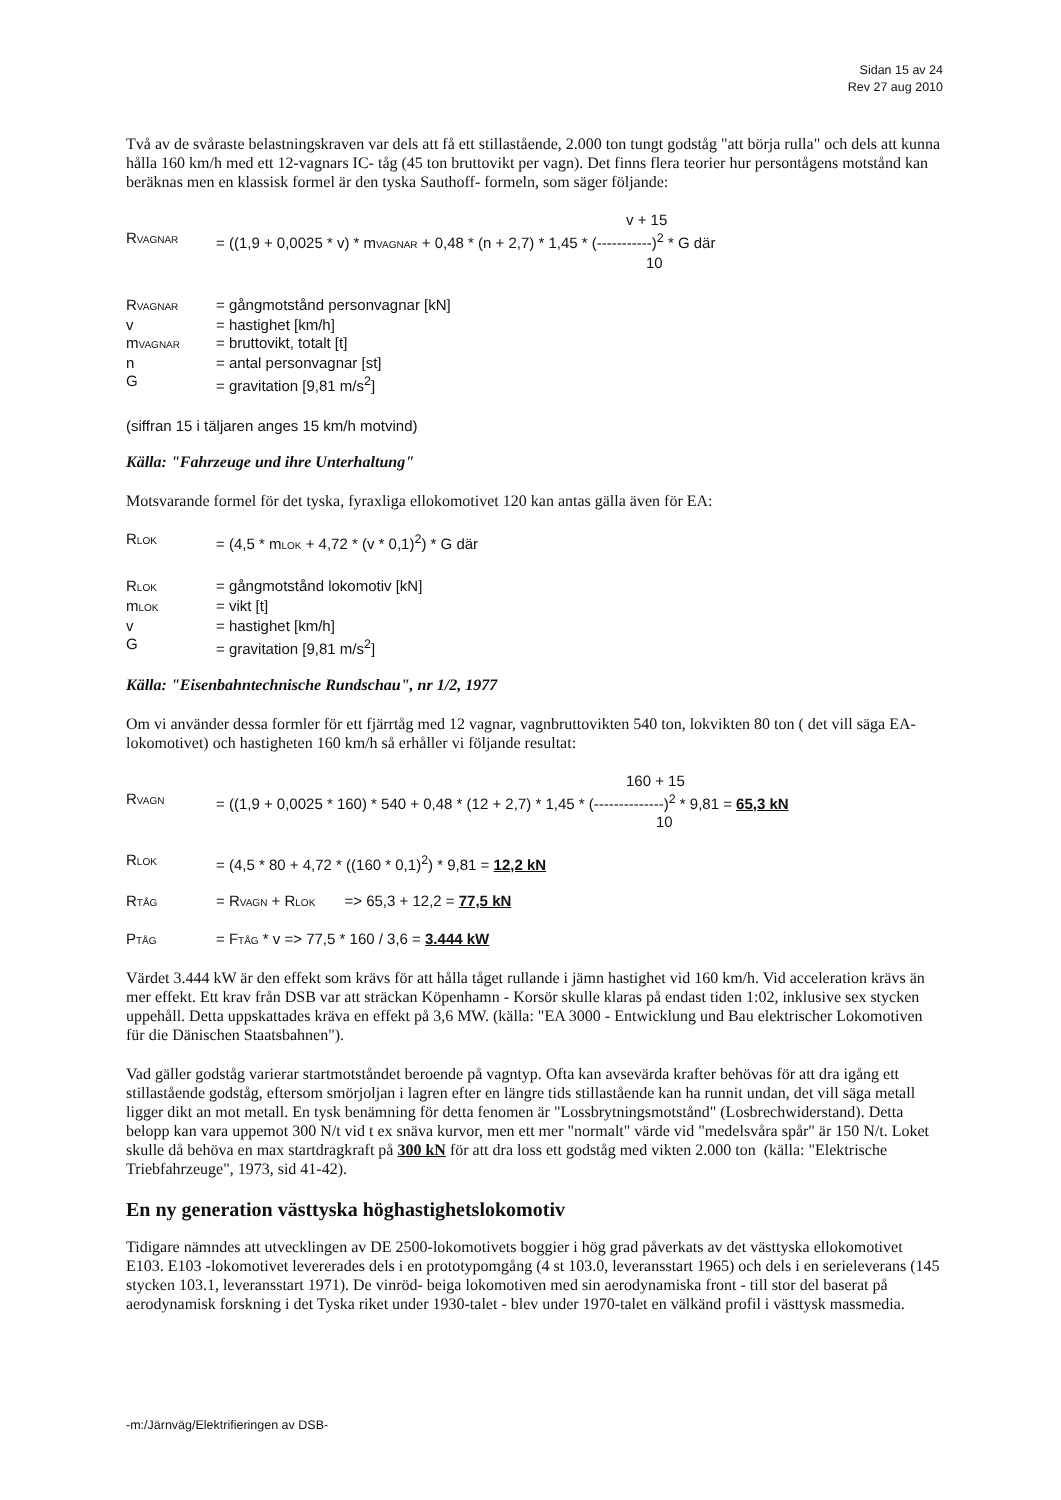Sidan 15 av 24
Rev 27 aug 2010
Två av de svåraste belastningskraven var dels att få ett stillastående, 2.000 ton tungt godståg "att börja rulla" och dels att kunna hålla 160 km/h med ett 12-vagnars IC- tåg (45 ton bruttovikt per vagn). Det finns flera teorier hur persontågens motstånd kan beräknas men en klassisk formel är den tyska Sauthoff- formeln, som säger följande:
v + 15
RVAGNAR = ((1,9 + 0,0025 * v) * mVAGNAR + 0,48 * (n + 2,7) * 1,45 * (-----------)<sup>2</sup> * G där
10
RVAGNAR = gångmotstånd personvagnar [kN]
v = hastighet [km/h]
mVAGNAR = bruttovikt, totalt [t]
n = antal personvagnar [st]
G = gravitation [9,81 m/s<sup>2</sup>]
(siffran 15 i täljaren anges 15 km/h motvind)
Källa: "Fahrzeuge und ihre Unterhaltung"
Motsvarande formel för det tyska, fyraxliga ellokomotivet 120 kan antas gälla även för EA:
RLOK = (4,5 * mLOK + 4,72 * (v * 0,1)<sup>2</sup>) * G där
RLOK = gångmotstånd lokomotiv [kN]
mLOK = vikt [t]
v = hastighet [km/h]
G = gravitation [9,81 m/s<sup>2</sup>]
Källa: "Eisenbahntechnische Rundschau", nr 1/2, 1977
Om vi använder dessa formler för ett fjärrtåg med 12 vagnar, vagnbruttovikten 540 ton, lokvikten 80 ton ( det vill säga EA-lokomotivet) och hastigheten 160 km/h så erhåller vi följande resultat:
160 + 15
RVAGN = ((1,9 + 0,0025 * 160) * 540 + 0,48 * (12 + 2,7) * 1,45 * (--------------)<sup>2</sup> * 9,81 = 65,3 kN
10
RLOK = (4,5 * 80 + 4,72 * ((160 * 0,1)<sup>2</sup>) * 9,81 = 12,2 kN
RTÅG = RVAGN + RLOK => 65,3 + 12,2 = 77,5 kN
PTÅG = FTÅG * v => 77,5 * 160 / 3,6 = 3.444 kW
Värdet 3.444 kW är den effekt som krävs för att hålla tåget rullande i jämn hastighet vid 160 km/h. Vid acceleration krävs än mer effekt. Ett krav från DSB var att sträckan Köpenhamn - Korsör skulle klaras på endast tiden 1:02, inklusive sex stycken uppehåll. Detta uppskattades kräva en effekt på 3,6 MW. (källa: "EA 3000 - Entwicklung und Bau elektrischer Lokomotiven für die Dänischen Staatsbahnen").
Vad gäller godståg varierar startmotståndet beroende på vagntyp. Ofta kan avsevärda krafter behövas för att dra igång ett stillastående godståg, eftersom smörjoljan i lagren efter en längre tids stillastående kan ha runnit undan, det vill säga metall ligger dikt an mot metall. En tysk benämning för detta fenomen är "Lossbrytningsmotstånd" (Losbrechwiderstand). Detta belopp kan vara uppemot 300 N/t vid t ex snäva kurvor, men ett mer "normalt" värde vid "medelsvåra spår" är 150 N/t. Loket skulle då behöva en max startdragkraft på 300 kN för att dra loss ett godståg med vikten 2.000 ton (källa: "Elektrische Triebfahrzeuge", 1973, sid 41-42).
En ny generation västtyska höghastighetslokomotiv
Tidigare nämndes att utvecklingen av DE 2500-lokomotivets boggier i hög grad påverkats av det västtyska ellokomotivet E103. E103 -lokomotivet levererades dels i en prototypomgång (4 st 103.0, leveransstart 1965) och dels i en serieleverans (145 stycken 103.1, leveransstart 1971). De vinröd- beiga lokomotiven med sin aerodynamiska front - till stor del baserat på aerodynamisk forskning i det Tyska riket under 1930-talet - blev under 1970-talet en välkänd profil i västtysk massmedia.
-m:/Järnväg/Elektrifieringen av DSB-